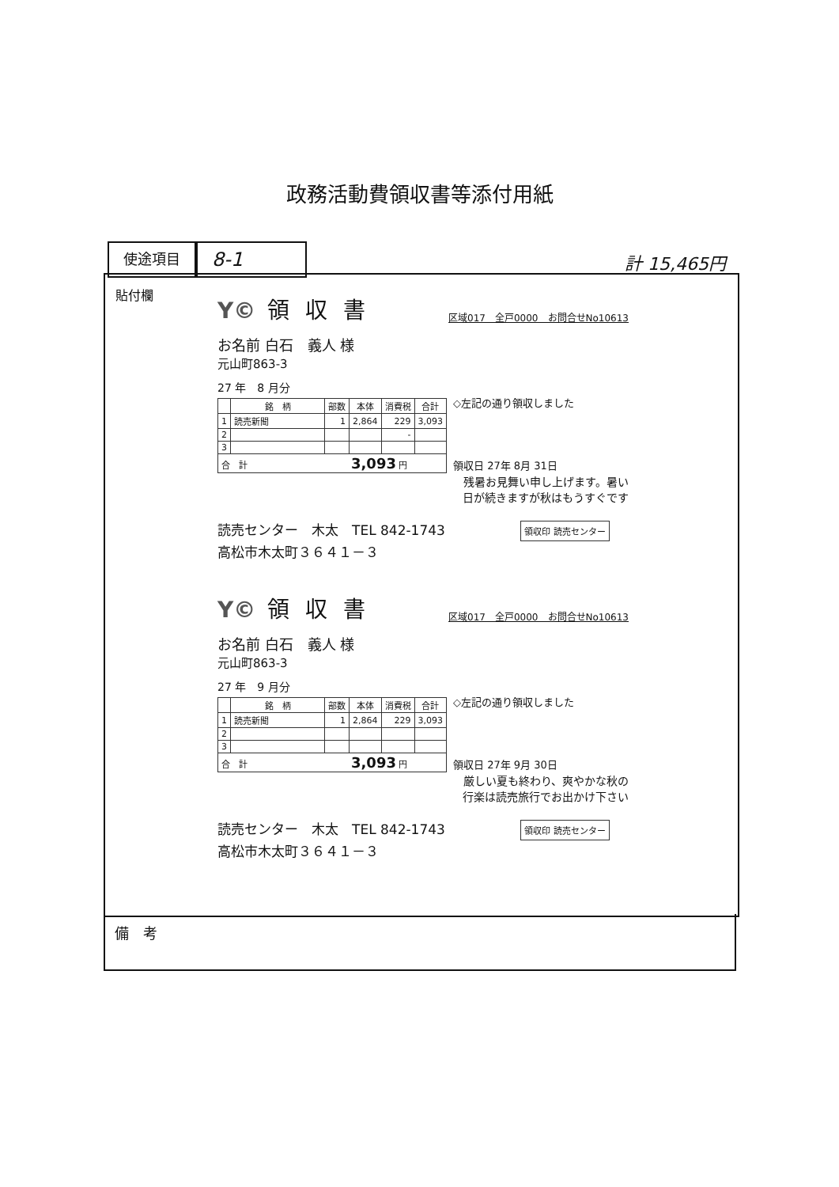政務活動費領収書等添付用紙
使途項目
8-1
計 15,465円
貼付欄
Y© 領収書
区域017　全戸0000　お問合せNo10613
お名前 白石　義人 様
元山町863-3
27 年　8 月分
| | 銘 柄 | 部数 | 本体 | 消費税 | 合計 |
| --- | --- | --- | --- | --- | --- |
| 1 | 読売新聞 | 1 | 2,864 | 229 | 3,093 |
| 2 | | | | - | |
| 3 | | | | | |
| 合 計 3,093 円 | | | | | |
◇左記の通り領収しました
領収日 27年 8月 31日
残暑お見舞い申し上げます。暑い
日が続きますが秋はもうすぐです
読売センター　木太　TEL 842-1743 領収印 読売センター
高松市木太町３６４１－３
Y© 領収書
区域017　全戸0000　お問合せNo10613
お名前 白石　義人 様
元山町863-3
27 年　9 月分
| | 銘 柄 | 部数 | 本体 | 消費税 | 合計 |
| --- | --- | --- | --- | --- | --- |
| 1 | 読売新聞 | 1 | 2,864 | 229 | 3,093 |
| 2 | | | | | |
| 3 | | | | | |
| 合 計 3,093 円 | | | | | |
◇左記の通り領収しました
領収日 27年 9月 30日
厳しい夏も終わり、爽やかな秋の
行楽は読売旅行でお出かけ下さい
読売センター　木太　TEL 842-1743 領収印 読売センター
高松市木太町３６４１－３
備　考